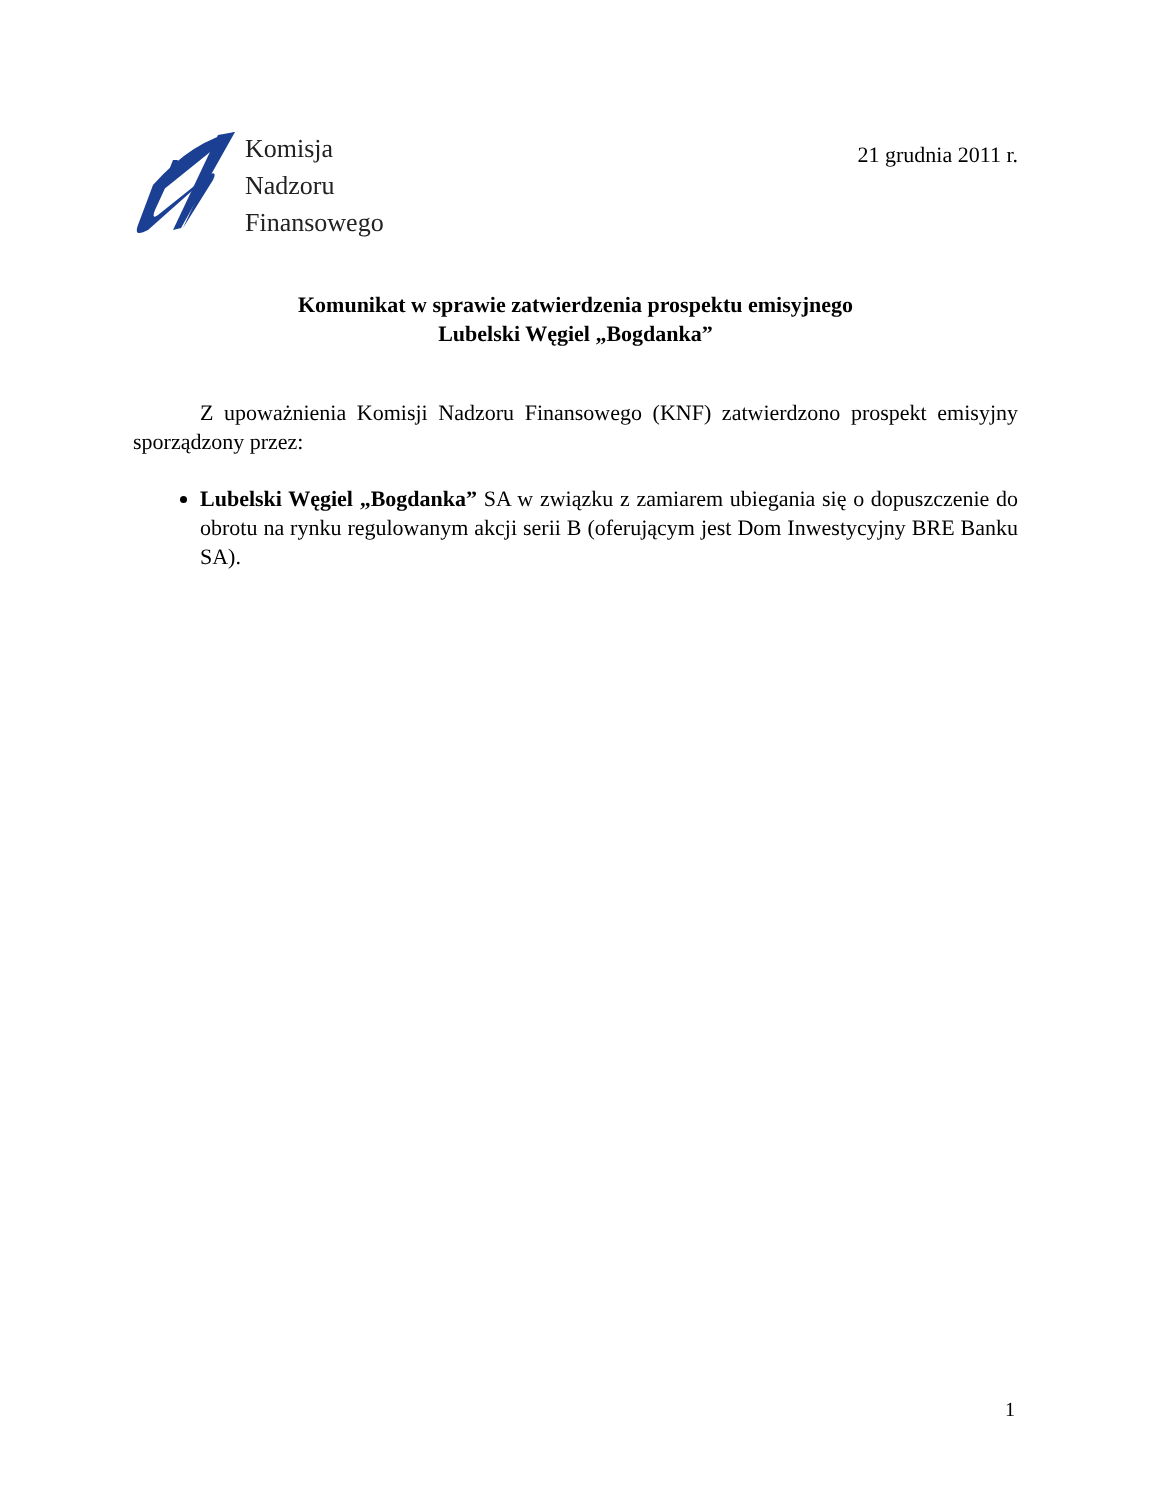Komisja
Nadzoru
Finansowego
21 grudnia 2011 r.
Komunikat w sprawie zatwierdzenia prospektu emisyjnego
Lubelski Węgiel „Bogdanka”
Z upoważnienia Komisji Nadzoru Finansowego (KNF) zatwierdzono prospekt emisyjny sporządzony przez:
Lubelski Węgiel „Bogdanka” SA w związku z zamiarem ubiegania się o dopuszczenie do obrotu na rynku regulowanym akcji serii B (oferującym jest Dom Inwestycyjny BRE Banku SA).
1